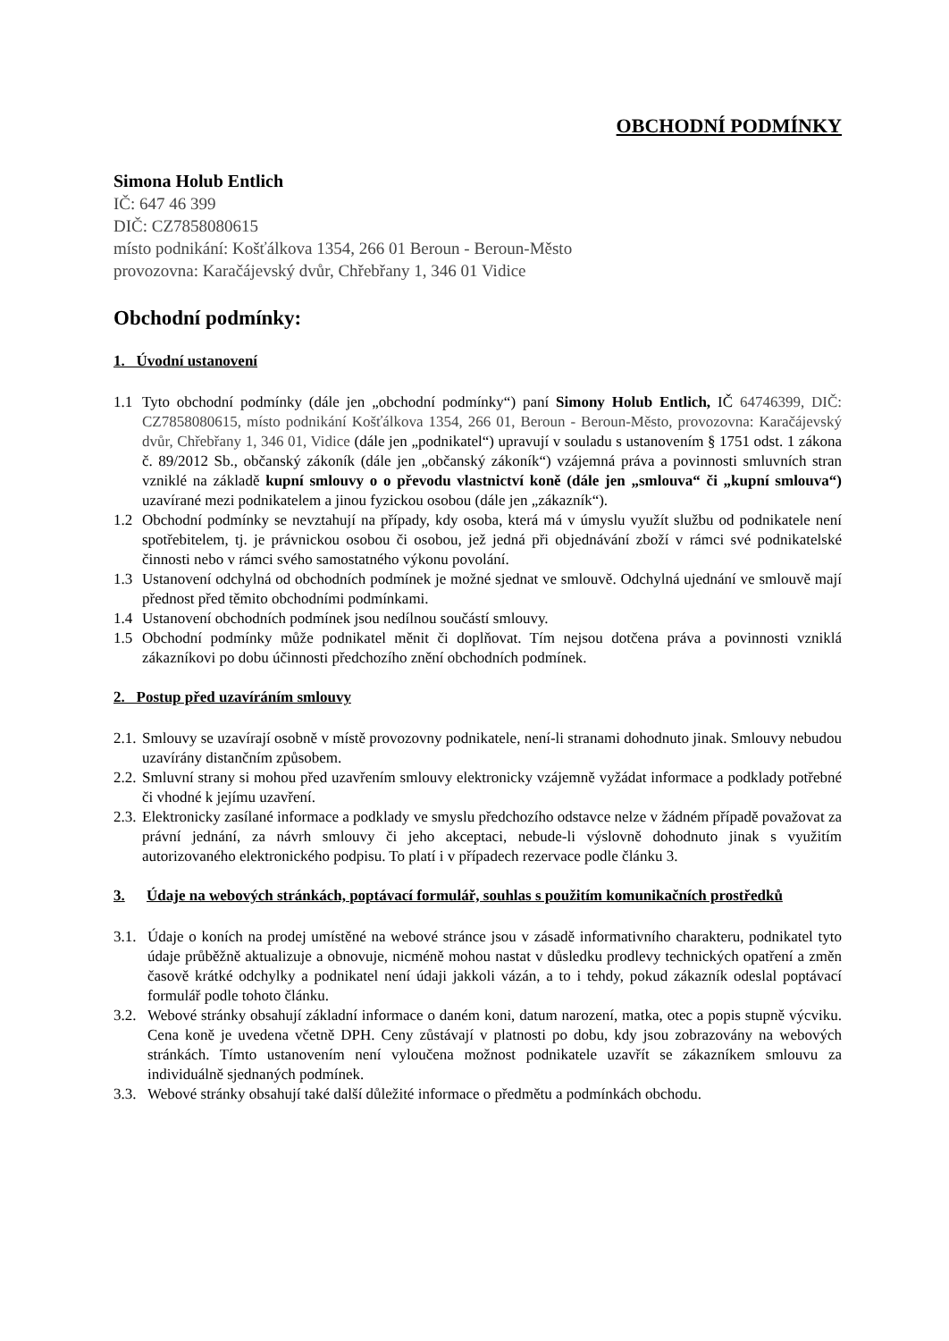OBCHODNÍ PODMÍNKY
Simona Holub Entlich
IČ: 647 46 399
DIČ: CZ7858080615
místo podnikání: Košťálkova 1354, 266 01 Beroun - Beroun-Město
provozovna: Karačájevský dvůr, Chřebřany 1, 346 01 Vidice
Obchodní podmínky:
1. Úvodní ustanovení
1.1 Tyto obchodní podmínky (dále jen „obchodní podmínky“) paní Simony Holub Entlich, IČ 64746399, DIČ: CZ7858080615, místo podnikání Košťálkova 1354, 266 01, Beroun - Beroun-Město, provozovna: Karačájevský dvůr, Chřebřany 1, 346 01, Vidice (dále jen „podnikatel“) upravují v souladu s ustanovením § 1751 odst. 1 zákona č. 89/2012 Sb., občanský zákoník (dále jen „občanský zákoník“) vzájemná práva a povinnosti smluvních stran vzniklé na základě kupní smlouvy o o převodu vlastnictví koně (dále jen „smlouva“ či „kupní smlouva“) uzavírané mezi podnikatelem a jinou fyzickou osobou (dále jen „zákazník“).
1.2 Obchodní podmínky se nevztahují na případy, kdy osoba, která má v úmyslu využít službu od podnikatele není spotřebitelem, tj. je právnickou osobou či osobou, jež jedná při objednávání zboží v rámci své podnikatelské činnosti nebo v rámci svého samostatného výkonu povolání.
1.3 Ustanovení odchylná od obchodních podmínek je možné sjednat ve smlouvě. Odchylná ujednání ve smlouvě mají přednost před těmito obchodními podmínkami.
1.4 Ustanovení obchodních podmínek jsou nedílnou součástí smlouvy.
1.5 Obchodní podmínky může podnikatel měnit či doplňovat. Tím nejsou dotčena práva a povinnosti vzniklá zákazníkovi po dobu účinnosti předchozího znění obchodních podmínek.
2. Postup před uzavíráním smlouvy
2.1.
Smlouvy se uzavírají osobně v místě provozovny podnikatele, není-li stranami dohodnuto jinak. Smlouvy nebudou uzavírány distančním způsobem.
2.2.
Smluvní strany si mohou před uzavřením smlouvy elektronicky vzájemně vyžádat informace a podklady potřebné či vhodné k jejímu uzavření.
2.3.
Elektronicky zasílané informace a podklady ve smyslu předchozího odstavce nelze v žádném případě považovat za právní jednání, za návrh smlouvy či jeho akceptaci, nebude-li výslovně dohodnuto jinak s využitím autorizovaného elektronického podpisu. To platí i v případech rezervace podle článku 3.
3. Údaje na webových stránkách, poptávací formulář, souhlas s použitím komunikačních prostředků
3.1.
Údaje o koních na prodej umístěné na webové stránce jsou v zásadě informativního charakteru, podnikatel tyto údaje průběžně aktualizuje a obnovuje, nicméně mohou nastat v důsledku prodlevy technických opatření a změn časově krátké odchylky a podnikatel není údaji jakkoli vázán, a to i tehdy, pokud zákazník odeslal poptávací formulář podle tohoto článku.
3.2.
Webové stránky obsahují základní informace o daném koni, datum narození, matka, otec a popis stupně výcviku. Cena koně je uvedena včetně DPH. Ceny zůstávají v platnosti po dobu, kdy jsou zobrazovány na webových stránkách. Tímto ustanovením není vyloučena možnost podnikatele uzavřít se zákazníkem smlouvu za individuálně sjednaných podmínek.
3.3.
Webové stránky obsahují také další důležité informace o předmětu a podmínkách obchodu.